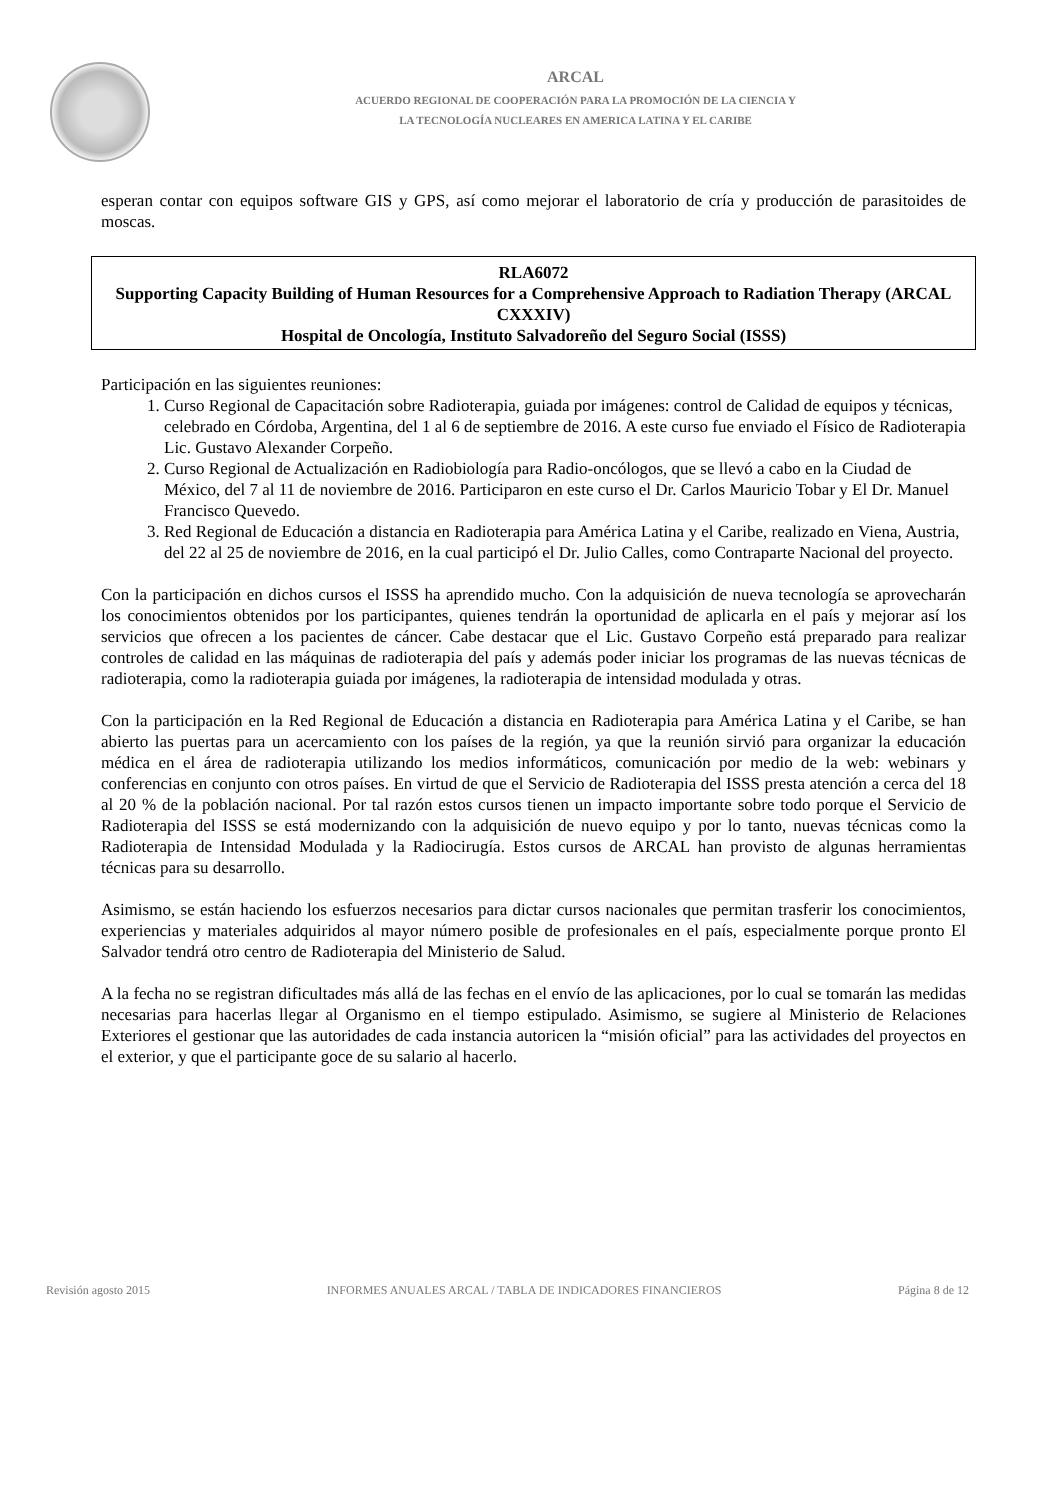ARCAL
ACUERDO REGIONAL DE COOPERACIÓN PARA LA PROMOCIÓN DE LA CIENCIA Y
LA TECNOLOGÍA NUCLEARES EN AMERICA LATINA Y EL CARIBE
esperan contar con equipos software GIS y GPS, así como mejorar el laboratorio de cría y producción de parasitoides de moscas.
RLA6072
Supporting Capacity Building of Human Resources for a Comprehensive Approach to Radiation Therapy (ARCAL CXXXIV)
Hospital de Oncología, Instituto Salvadoreño del Seguro Social (ISSS)
Participación en las siguientes reuniones:
1. Curso Regional de Capacitación sobre Radioterapia, guiada por imágenes: control de Calidad de equipos y técnicas, celebrado en Córdoba, Argentina, del 1 al 6 de septiembre de 2016. A este curso fue enviado el Físico de Radioterapia Lic. Gustavo Alexander Corpeño.
2. Curso Regional de Actualización en Radiobiología para Radio-oncólogos, que se llevó a cabo en la Ciudad de México, del 7 al 11 de noviembre de 2016. Participaron en este curso el Dr. Carlos Mauricio Tobar y El Dr. Manuel Francisco Quevedo.
3. Red Regional de Educación a distancia en Radioterapia para América Latina y el Caribe, realizado en Viena, Austria, del 22 al 25 de noviembre de 2016, en la cual participó el Dr. Julio Calles, como Contraparte Nacional del proyecto.
Con la participación en dichos cursos el ISSS ha aprendido mucho. Con la adquisición de nueva tecnología se aprovecharán los conocimientos obtenidos por los participantes, quienes tendrán la oportunidad de aplicarla en el país y mejorar así los servicios que ofrecen a los pacientes de cáncer. Cabe destacar que el Lic. Gustavo Corpeño está preparado para realizar controles de calidad en las máquinas de radioterapia del país y además poder iniciar los programas de las nuevas técnicas de radioterapia, como la radioterapia guiada por imágenes, la radioterapia de intensidad modulada y otras.
Con la participación en la Red Regional de Educación a distancia en Radioterapia para América Latina y el Caribe, se han abierto las puertas para un acercamiento con los países de la región, ya que la reunión sirvió para organizar la educación médica en el área de radioterapia utilizando los medios informáticos, comunicación por medio de la web: webinars y conferencias en conjunto con otros países. En virtud de que el Servicio de Radioterapia del ISSS presta atención a cerca del 18 al 20 % de la población nacional. Por tal razón estos cursos tienen un impacto importante sobre todo porque el Servicio de Radioterapia del ISSS se está modernizando con la adquisición de nuevo equipo y por lo tanto, nuevas técnicas como la Radioterapia de Intensidad Modulada y la Radiocirugía. Estos cursos de ARCAL han provisto de algunas herramientas técnicas para su desarrollo.
Asimismo, se están haciendo los esfuerzos necesarios para dictar cursos nacionales que permitan trasferir los conocimientos, experiencias y materiales adquiridos al mayor número posible de profesionales en el país, especialmente porque pronto El Salvador tendrá otro centro de Radioterapia del Ministerio de Salud.
A la fecha no se registran dificultades más allá de las fechas en el envío de las aplicaciones, por lo cual se tomarán las medidas necesarias para hacerlas llegar al Organismo en el tiempo estipulado. Asimismo, se sugiere al Ministerio de Relaciones Exteriores el gestionar que las autoridades de cada instancia autoricen la “misión oficial” para las actividades del proyectos en el exterior, y que el participante goce de su salario al hacerlo.
Revisión agosto 2015 INFORMES ANUALES ARCAL / TABLA DE INDICADORES FINANCIEROS Página 8 de 12